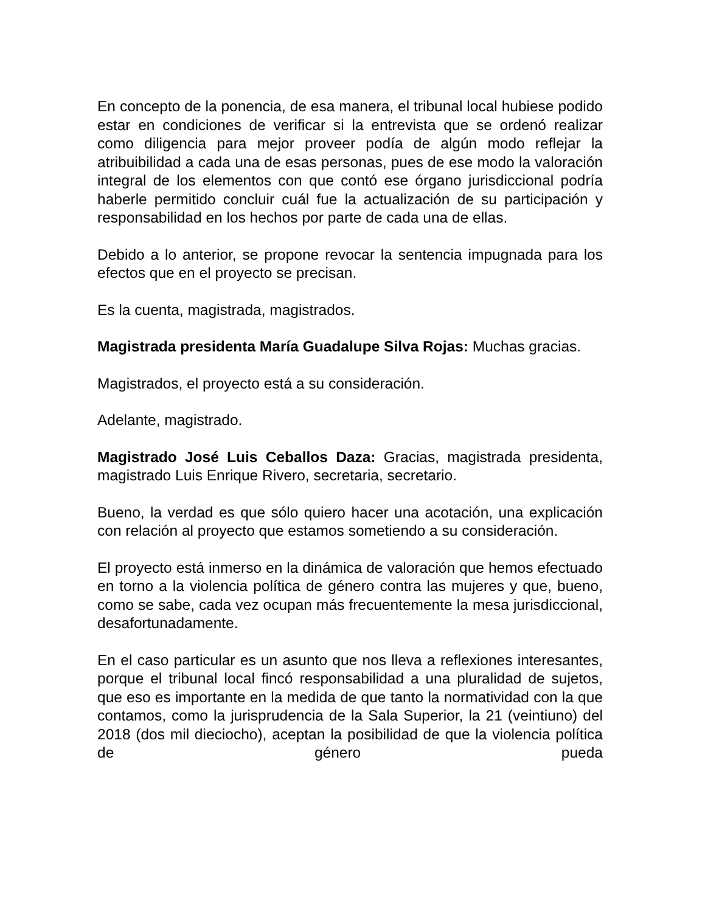En concepto de la ponencia, de esa manera, el tribunal local hubiese podido estar en condiciones de verificar si la entrevista que se ordenó realizar como diligencia para mejor proveer podía de algún modo reflejar la atribuibilidad a cada una de esas personas, pues de ese modo la valoración integral de los elementos con que contó ese órgano jurisdiccional podría haberle permitido concluir cuál fue la actualización de su participación y responsabilidad en los hechos por parte de cada una de ellas.
Debido a lo anterior, se propone revocar la sentencia impugnada para los efectos que en el proyecto se precisan.
Es la cuenta, magistrada, magistrados.
Magistrada presidenta María Guadalupe Silva Rojas: Muchas gracias.
Magistrados, el proyecto está a su consideración.
Adelante, magistrado.
Magistrado José Luis Ceballos Daza: Gracias, magistrada presidenta, magistrado Luis Enrique Rivero, secretaria, secretario.
Bueno, la verdad es que sólo quiero hacer una acotación, una explicación con relación al proyecto que estamos sometiendo a su consideración.
El proyecto está inmerso en la dinámica de valoración que hemos efectuado en torno a la violencia política de género contra las mujeres y que, bueno, como se sabe, cada vez ocupan más frecuentemente la mesa jurisdiccional, desafortunadamente.
En el caso particular es un asunto que nos lleva a reflexiones interesantes, porque el tribunal local fincó responsabilidad a una pluralidad de sujetos, que eso es importante en la medida de que tanto la normatividad con la que contamos, como la jurisprudencia de la Sala Superior, la 21 (veintiuno) del 2018 (dos mil dieciocho), aceptan la posibilidad de que la violencia política de género pueda